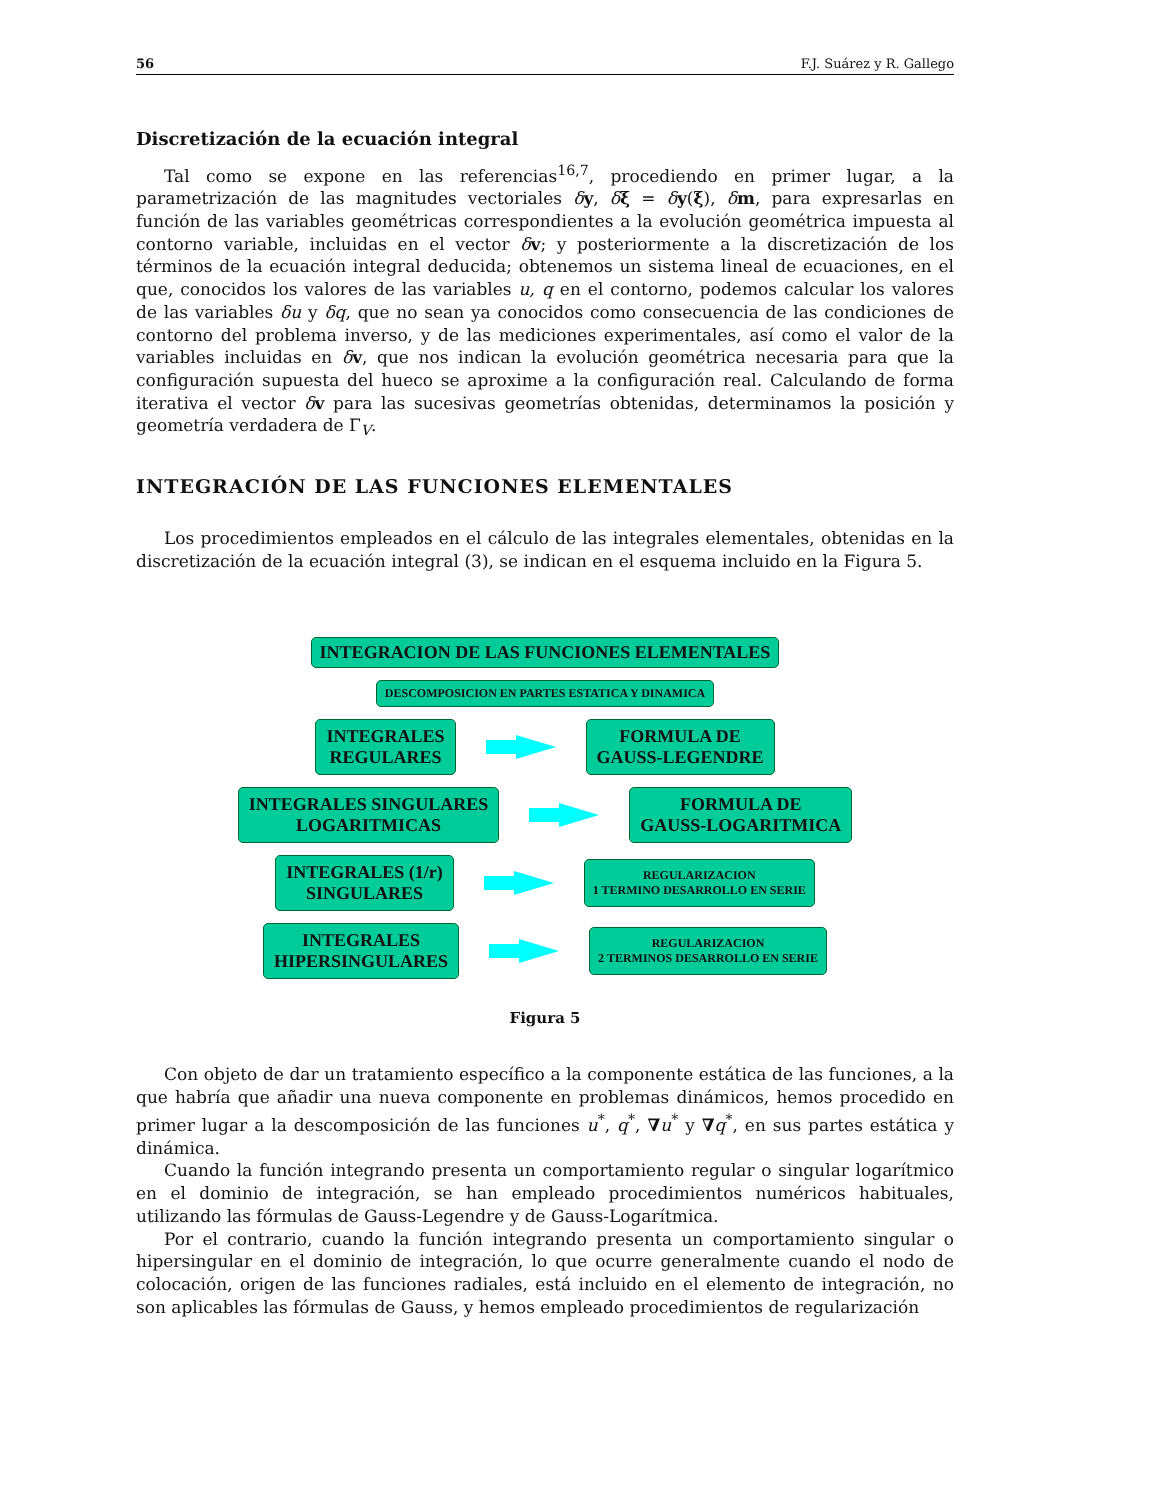56 F.J. Suárez y R. Gallego
Discretización de la ecuación integral
Tal como se expone en las referencias<sup>16,7</sup>, procediendo en primer lugar, a la parametrización de las magnitudes vectoriales δy, δξ = δy(ξ), δm, para expresarlas en función de las variables geométricas correspondientes a la evolución geométrica impuesta al contorno variable, incluidas en el vector δv; y posteriormente a la discretización de los términos de la ecuación integral deducida; obtenemos un sistema lineal de ecuaciones, en el que, conocidos los valores de las variables u, q en el contorno, podemos calcular los valores de las variables δu y δq, que no sean ya conocidos como consecuencia de las condiciones de contorno del problema inverso, y de las mediciones experimentales, así como el valor de la variables incluidas en δv, que nos indican la evolución geométrica necesaria para que la configuración supuesta del hueco se aproxime a la configuración real. Calculando de forma iterativa el vector δv para las sucesivas geometrías obtenidas, determinamos la posición y geometría verdadera de Γ<sub>V</sub>.
INTEGRACIÓN DE LAS FUNCIONES ELEMENTALES
Los procedimientos empleados en el cálculo de las integrales elementales, obtenidas en la discretización de la ecuación integral (3), se indican en el esquema incluido en la Figura 5.
INTEGRACION DE LAS FUNCIONES ELEMENTALES
DESCOMPOSICION EN PARTES ESTATICA Y DINAMICA
INTEGRALES
REGULARES
FORMULA DE
GAUSS-LEGENDRE
INTEGRALES SINGULARES
LOGARITMICAS
FORMULA DE
GAUSS-LOGARITMICA
INTEGRALES (1/r)
SINGULARES
REGULARIZACION
1 TERMINO DESARROLLO EN SERIE
INTEGRALES
HIPERSINGULARES
REGULARIZACION
2 TERMINOS DESARROLLO EN SERIE
Figura 5
Con objeto de dar un tratamiento específico a la componente estática de las funciones, a la que habría que añadir una nueva componente en problemas dinámicos, hemos procedido en primer lugar a la descomposición de las funciones u<sup>*</sup>, q<sup>*</sup>, ∇u<sup>*</sup> y ∇q<sup>*</sup>, en sus partes estática y dinámica.
Cuando la función integrando presenta un comportamiento regular o singular logarítmico en el dominio de integración, se han empleado procedimientos numéricos habituales, utilizando las fórmulas de Gauss-Legendre y de Gauss-Logarítmica.
Por el contrario, cuando la función integrando presenta un comportamiento singular o hipersingular en el dominio de integración, lo que ocurre generalmente cuando el nodo de colocación, origen de las funciones radiales, está incluido en el elemento de integración, no son aplicables las fórmulas de Gauss, y hemos empleado procedimientos de regularización